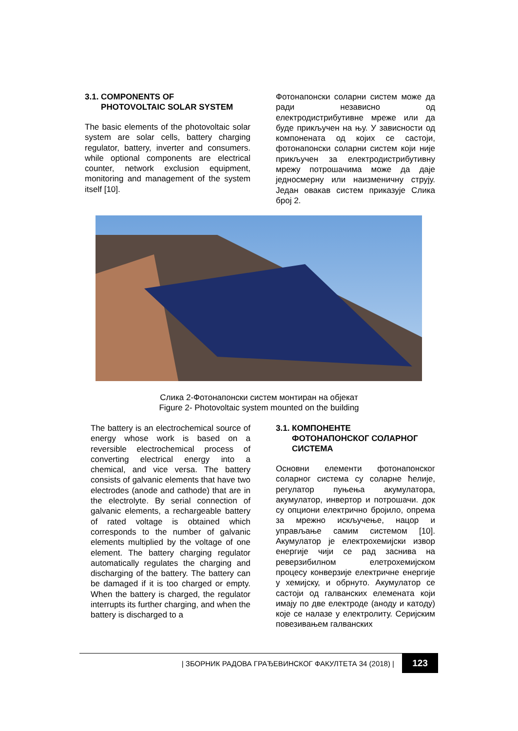3.1. COMPONENTS OF
PHOTOVOLTAIC SOLAR SYSTEM
The basic elements of the photovoltaic solar system are solar cells, battery charging regulator, battery, inverter and consumers. while optional components are electrical counter, network exclusion equipment, monitoring and management of the system itself [10].
Фотонапонски соларни систем може да ради независно од електродистрибутивне мреже или да буде прикључен на њу. У зависности од компонената од којих се састоји, фотонапонски соларни систем који није прикључен за електродистрибутивну мрежу потрошачима може да даје једносмерну или наизменичну струју. Један овакав систем приказује Слика број 2.
Слика 2-Фотонапонски систем монтиран на објекат
Figure 2- Photovoltaic system mounted on the building
The battery is an electrochemical source of energy whose work is based on a reversible electrochemical process of converting electrical energy into a chemical, and vice versa. The battery consists of galvanic elements that have two electrodes (anode and cathode) that are in the electrolyte. By serial connection of galvanic elements, a rechargeable battery of rated voltage is obtained which corresponds to the number of galvanic elements multiplied by the voltage of one element. The battery charging regulator automatically regulates the charging and discharging of the battery. The battery can be damaged if it is too charged or empty. When the battery is charged, the regulator interrupts its further charging, and when the battery is discharged to a
3.1. КОМПОНЕНТЕ
ФОТОНАПОНСКОГ СОЛАРНОГ
СИСТЕМА
Основни елементи фотонапонског соларног система су соларне ћелије, регулатор пуњења акумулатора, акумулатор, инвертор и потрошачи. док су опциони електрично бројило, опрема за мрежно искључење, нацор и управљање самим системом [10]. Акумулатор је електрохемијски извор енергије чији се рад заснива на реверзибилном елетрохемијском процесу конверзије електричне енергије у хемијску, и обрнуто. Акумулатор се састоји од галванских елемената који имају по две електроде (аноду и катоду) које се налазе у електролиту. Серијским повезивањем галванских
| ЗБОРНИК РАДОВА ГРАЂЕВИНСКОГ ФАКУЛТЕТА 34 (2018) | 123